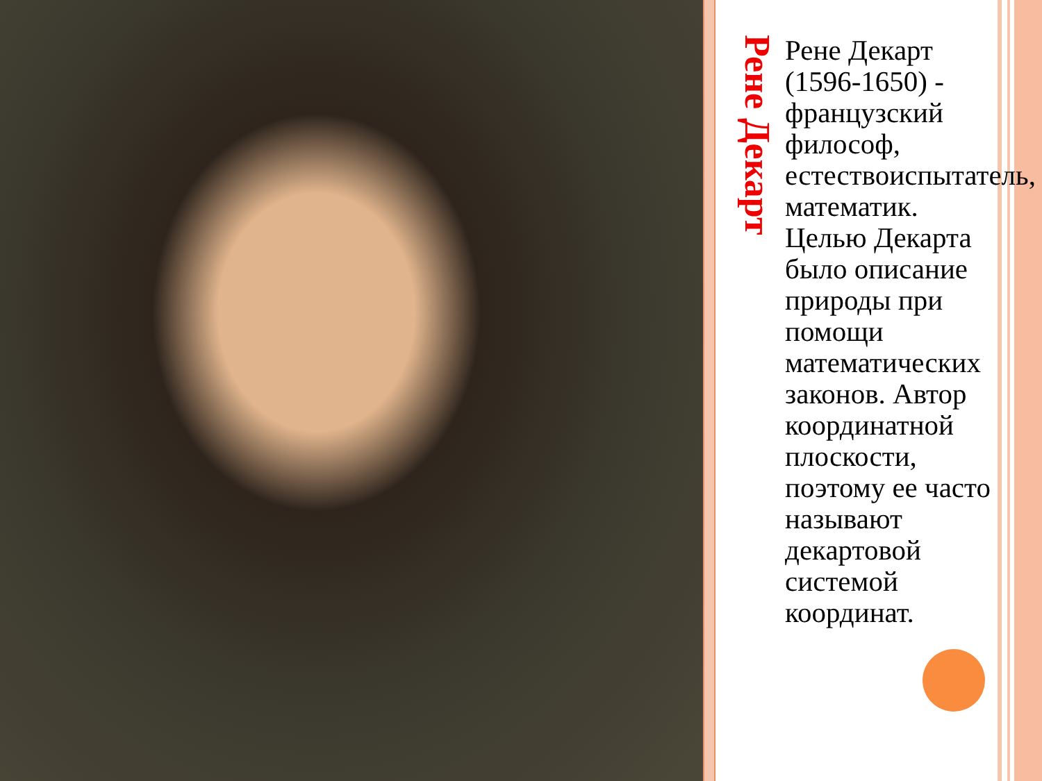Рене Декарт
Рене Декарт (1596-1650) - французский философ, естествоиспытатель, математик. Целью Декарта было описание природы при помощи математических законов. Автор координатной плоскости, поэтому ее часто называют декартовой системой координат.